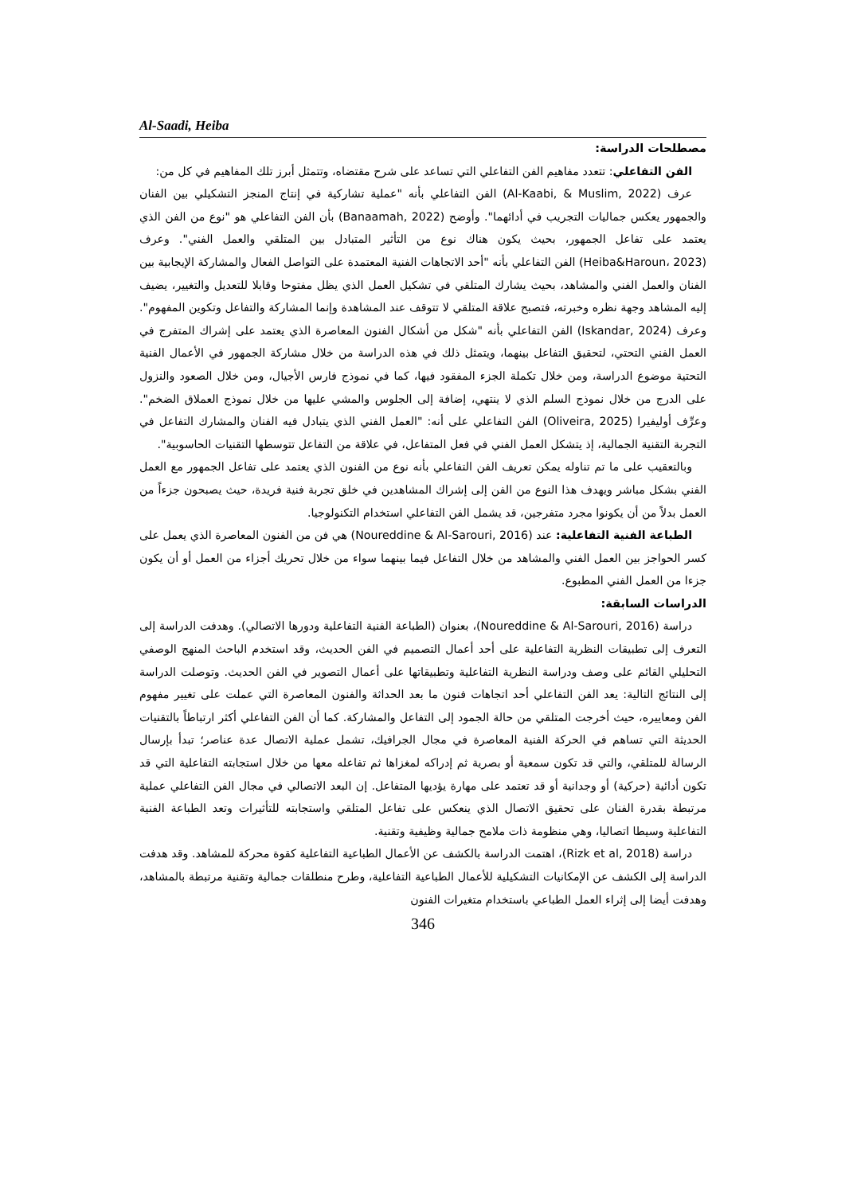Al-Saadi, Heiba
مصطلحات الدراسة:
الفن التفاعلي: تتعدد مفاهيم الفن التفاعلي التي تساعد على شرح مقتضاه، وتتمثل أبرز تلك المفاهيم في كل من:
عرف (Al-Kaabi, & Muslim, 2022) الفن التفاعلي بأنه "عملية تشاركية في إنتاج المنجز التشكيلي بين الفنان والجمهور يعكس جماليات التجريب في أدائهما". وأوضح (Banaamah, 2022) بأن الفن التفاعلي هو "نوع من الفن الذي يعتمد على تفاعل الجمهور، بحيث يكون هناك نوع من التأثير المتبادل بين المتلقي والعمل الفني". وعرف (Heiba&Haroun، 2023) الفن التفاعلي بأنه "أحد الاتجاهات الفنية المعتمدة على التواصل الفعال والمشاركة الإيجابية بين الفنان والعمل الفني والمشاهد، بحيث يشارك المتلقي في تشكيل العمل الذي يظل مفتوحا وقابلا للتعديل والتغيير، يضيف إليه المشاهد وجهة نظره وخبرته، فتصبح علاقة المتلقي لا تتوقف عند المشاهدة وإنما المشاركة والتفاعل وتكوين المفهوم". وعرف (Iskandar, 2024) الفن التفاعلي بأنه "شكل من أشكال الفنون المعاصرة الذي يعتمد على إشراك المتفرج في العمل الفني التحتي، لتحقيق التفاعل بينهما، ويتمثل ذلك في هذه الدراسة من خلال مشاركة الجمهور في الأعمال الفنية التحتية موضوع الدراسة، ومن خلال تكملة الجزء المفقود فيها، كما في نموذج فارس الأجيال، ومن خلال الصعود والنزول على الدرج من خلال نموذج السلم الذي لا ينتهي، إضافة إلى الجلوس والمشي عليها من خلال نموذج العملاق الضخم". وعرِّف أوليفيرا (Oliveira, 2025) الفن التفاعلي على أنه: "العمل الفني الذي يتبادل فيه الفنان والمشارك التفاعل في التجربة التقنية الجمالية، إذ يتشكل العمل الفني في فعل المتفاعل، في علاقة من التفاعل تتوسطها التقنيات الحاسوبية".
وبالتعقيب على ما تم تناوله يمكن تعريف الفن التفاعلي بأنه نوع من الفنون الذي يعتمد على تفاعل الجمهور مع العمل الفني بشكل مباشر ويهدف هذا النوع من الفن إلى إشراك المشاهدين في خلق تجربة فنية فريدة، حيث يصبحون جزءاً من العمل بدلاً من أن يكونوا مجرد متفرجين، قد يشمل الفن التفاعلي استخدام التكنولوجيا.
الطباعة الفنية التفاعلية: عند (Noureddine & Al-Sarouri, 2016) هي فن من الفنون المعاصرة الذي يعمل على كسر الحواجز بين العمل الفني والمشاهد من خلال التفاعل فيما بينهما سواء من خلال تحريك أجزاء من العمل أو أن يكون جزءا من العمل الفني المطبوع.
الدراسات السابقة:
دراسة (Noureddine & Al-Sarouri, 2016)، بعنوان (الطباعة الفنية التفاعلية ودورها الاتصالي). وهدفت الدراسة إلى التعرف إلى تطبيقات النظرية التفاعلية على أحد أعمال التصميم في الفن الحديث، وقد استخدم الباحث المنهج الوصفي التحليلي القائم على وصف ودراسة النظرية التفاعلية وتطبيقاتها على أعمال التصوير في الفن الحديث. وتوصلت الدراسة إلى النتائج التالية: يعد الفن التفاعلي أحد اتجاهات فنون ما بعد الحداثة والفنون المعاصرة التي عملت على تغيير مفهوم الفن ومعاييره، حيث أخرجت المتلقي من حالة الجمود إلى التفاعل والمشاركة. كما أن الفن التفاعلي أكثر ارتباطاً بالتقنيات الحديثة التي تساهم في الحركة الفنية المعاصرة في مجال الجرافيك، تشمل عملية الاتصال عدة عناصر؛ تبدأ بإرسال الرسالة للمتلقي، والتي قد تكون سمعية أو بصرية ثم إدراكه لمغزاها ثم تفاعله معها من خلال استجابته التفاعلية التي قد تكون أدائية (حركية) أو وجدانية أو قد تعتمد على مهارة يؤديها المتفاعل. إن البعد الاتصالي في مجال الفن التفاعلي عملية مرتبطة بقدرة الفنان على تحقيق الاتصال الذي ينعكس على تفاعل المتلقي واستجابته للتأثيرات وتعد الطباعة الفنية التفاعلية وسيطا اتصاليا، وهي منظومة ذات ملامح جمالية وظيفية وتقنية.
دراسة (Rizk et al, 2018)، اهتمت الدراسة بالكشف عن الأعمال الطباعية التفاعلية كقوة محركة للمشاهد. وقد هدفت الدراسة إلى الكشف عن الإمكانيات التشكيلية للأعمال الطباعية التفاعلية، وطرح منطلقات جمالية وتقنية مرتبطة بالمشاهد، وهدفت أيضا إلى إثراء العمل الطباعي باستخدام متغيرات الفنون
346